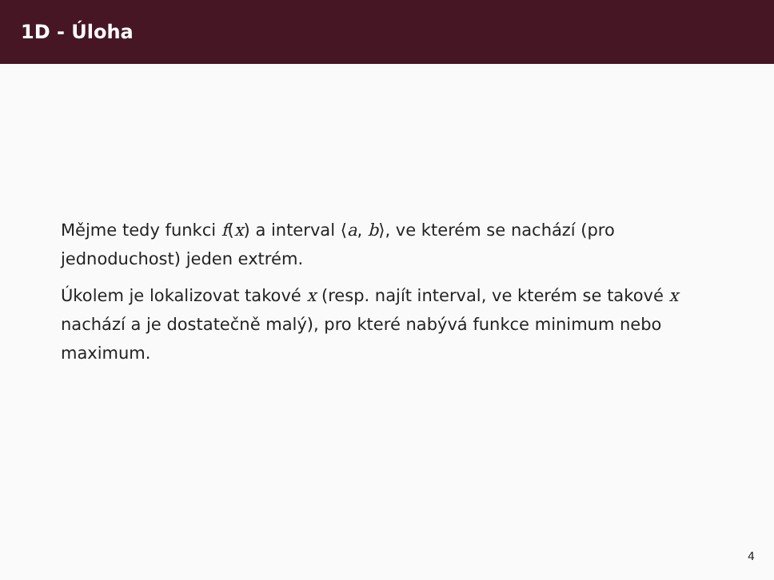1D - Úloha
Mějme tedy funkci f(x) a interval ⟨a, b⟩, ve kterém se nachází (pro jednoduchost) jeden extrém.
Úkolem je lokalizovat takové x (resp. najít interval, ve kterém se takové x nachází a je dostatečně malý), pro které nabývá funkce minimum nebo maximum.
4